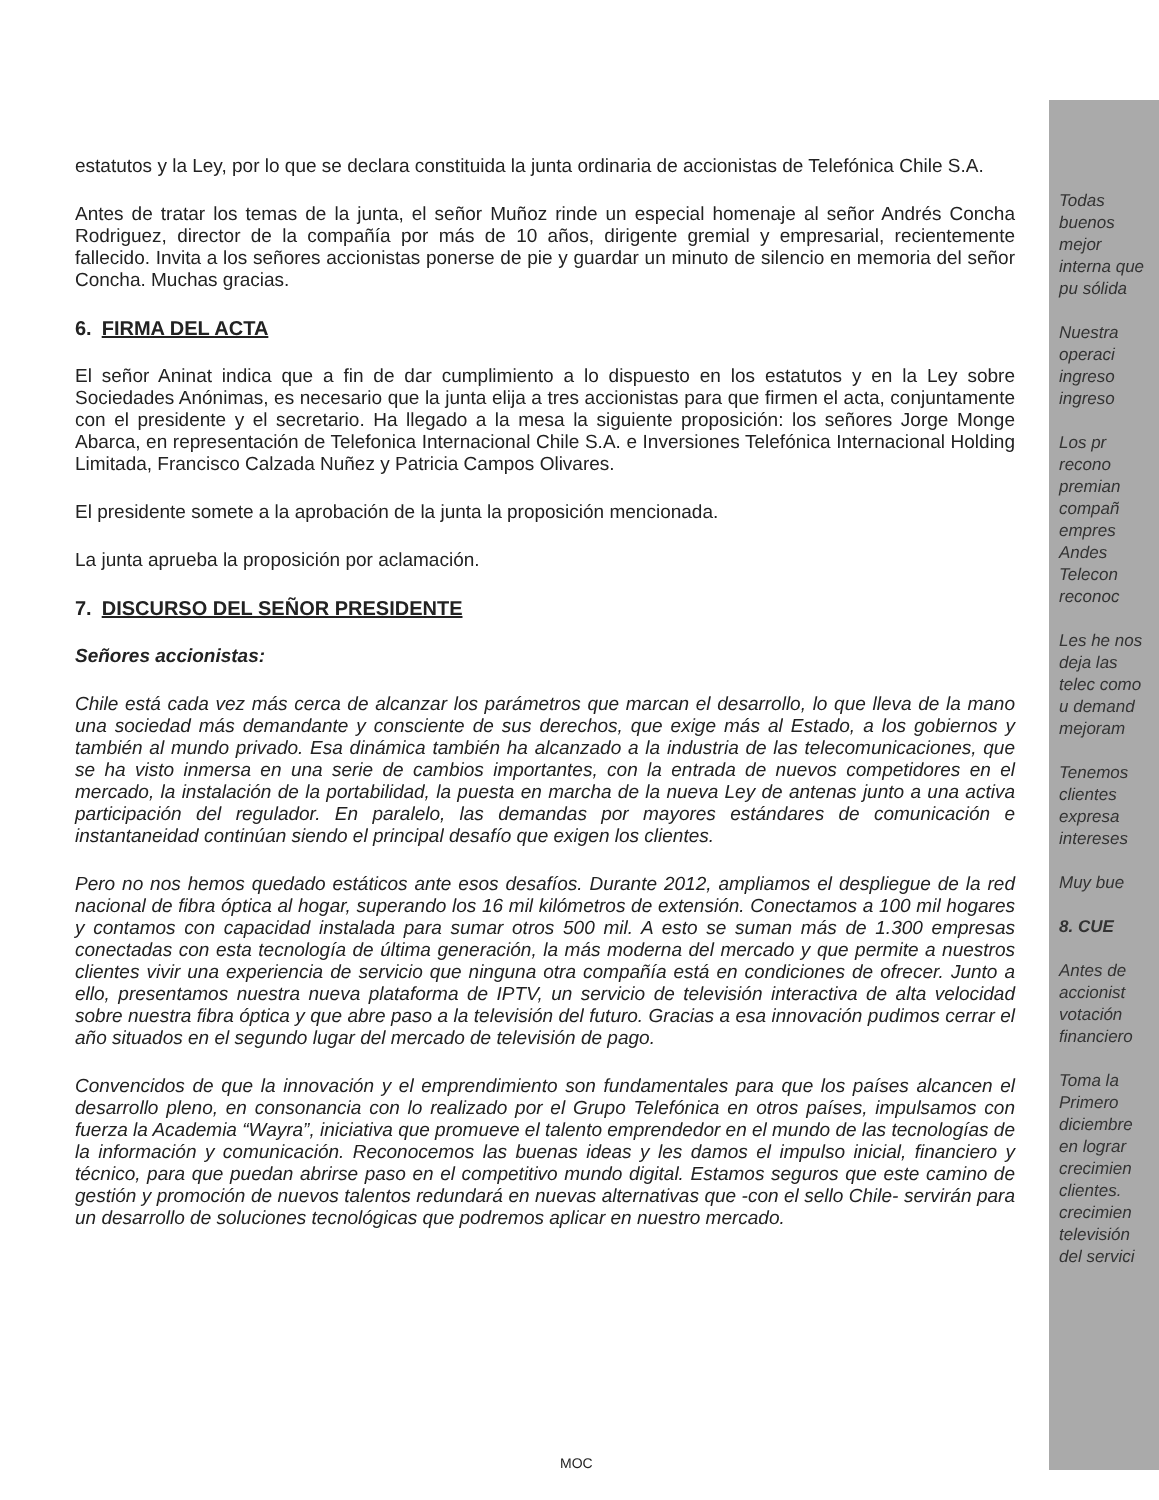estatutos y la Ley, por lo que se declara constituida la junta ordinaria de accionistas de Telefónica Chile S.A.
Antes de tratar los temas de la junta, el señor Muñoz rinde un especial homenaje al señor Andrés Concha Rodriguez, director de la compañía por más de 10 años, dirigente gremial y empresarial, recientemente fallecido. Invita a los señores accionistas ponerse de pie y guardar un minuto de silencio en memoria del señor Concha. Muchas gracias.
6. FIRMA DEL ACTA
El señor Aninat indica que a fin de dar cumplimiento a lo dispuesto en los estatutos y en la Ley sobre Sociedades Anónimas, es necesario que la junta elija a tres accionistas para que firmen el acta, conjuntamente con el presidente y el secretario. Ha llegado a la mesa la siguiente proposición: los señores Jorge Monge Abarca, en representación de Telefonica Internacional Chile S.A. e Inversiones Telefónica Internacional Holding Limitada, Francisco Calzada Nuñez y Patricia Campos Olivares.
El presidente somete a la aprobación de la junta la proposición mencionada.
La junta aprueba la proposición por aclamación.
7. DISCURSO DEL SEÑOR PRESIDENTE
Señores accionistas:
Chile está cada vez más cerca de alcanzar los parámetros que marcan el desarrollo, lo que lleva de la mano una sociedad más demandante y consciente de sus derechos, que exige más al Estado, a los gobiernos y también al mundo privado. Esa dinámica también ha alcanzado a la industria de las telecomunicaciones, que se ha visto inmersa en una serie de cambios importantes, con la entrada de nuevos competidores en el mercado, la instalación de la portabilidad, la puesta en marcha de la nueva Ley de antenas junto a una activa participación del regulador. En paralelo, las demandas por mayores estándares de comunicación e instantaneidad continúan siendo el principal desafío que exigen los clientes.
Pero no nos hemos quedado estáticos ante esos desafíos. Durante 2012, ampliamos el despliegue de la red nacional de fibra óptica al hogar, superando los 16 mil kilómetros de extensión. Conectamos a 100 mil hogares y contamos con capacidad instalada para sumar otros 500 mil. A esto se suman más de 1.300 empresas conectadas con esta tecnología de última generación, la más moderna del mercado y que permite a nuestros clientes vivir una experiencia de servicio que ninguna otra compañía está en condiciones de ofrecer. Junto a ello, presentamos nuestra nueva plataforma de IPTV, un servicio de televisión interactiva de alta velocidad sobre nuestra fibra óptica y que abre paso a la televisión del futuro. Gracias a esa innovación pudimos cerrar el año situados en el segundo lugar del mercado de televisión de pago.
Convencidos de que la innovación y el emprendimiento son fundamentales para que los países alcancen el desarrollo pleno, en consonancia con lo realizado por el Grupo Telefónica en otros países, impulsamos con fuerza la Academia “Wayra”, iniciativa que promueve el talento emprendedor en el mundo de las tecnologías de la información y comunicación. Reconocemos las buenas ideas y les damos el impulso inicial, financiero y técnico, para que puedan abrirse paso en el competitivo mundo digital. Estamos seguros que este camino de gestión y promoción de nuevos talentos redundará en nuevas alternativas que -con el sello Chile- servirán para un desarrollo de soluciones tecnológicas que podremos aplicar en nuestro mercado.
Todas buenos mejor interna que pu sólida
Nuestra operaci ingreso ingreso
Los pr recono premian compañ empres Andes Telecon reconoc
Les he nos deja las telec como u demand mejoram
Tenemos clientes expresa intereses
Muy bue
8. CUE
Antes de accionist votación financiero
Toma la Primero diciembre en lograr crecimien clientes. crecimien televisión del servici
MOC